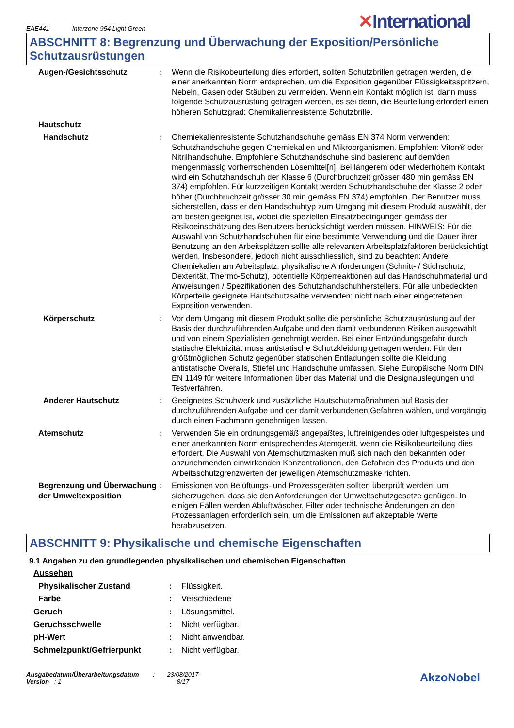EAE441 Interzone 954 Light Green
✕International
ABSCHNITT 8: Begrenzung und Überwachung der Exposition/Persönliche Schutzausrüstungen
| Augen-/Gesichtsschutz | : | Wenn die Risikobeurteilung dies erfordert, sollten Schutzbrillen getragen werden, die einer anerkannten Norm entsprechen, um die Exposition gegenüber Flüssigkeitsspritzern, Nebeln, Gasen oder Stäuben zu vermeiden. Wenn ein Kontakt möglich ist, dann muss folgende Schutzausrüstung getragen werden, es sei denn, die Beurteilung erfordert einen höheren Schutzgrad: Chemikalienresistente Schutzbrille. |
| Hautschutz | | |
| Handschutz | : | Chemiekalienresistente Schutzhandschuhe gemäss EN 374 Norm verwenden: Schutzhandschuhe gegen Chemiekalien und Mikroorganismen. Empfohlen: Viton® oder Nitrilhandschuhe. Empfohlene Schutzhandschuhe sind basierend auf dem/den mengenmässig vorherrschenden Lösemittel[n]. Bei längerem oder wiederholtem Kontakt wird ein Schutzhandschuh der Klasse 6 (Durchbruchzeit grösser 480 min gemäss EN 374) empfohlen. Für kurzzeitigen Kontakt werden Schutzhandschuhe der Klasse 2 oder höher (Durchbruchzeit grösser 30 min gemäss EN 374) empfohlen. Der Benutzer muss sicherstellen, dass er den Handschuhtyp zum Umgang mit diesem Produkt auswählt, der am besten geeignet ist, wobei die speziellen Einsatzbedingungen gemäss der Risikoeinschätzung des Benutzers berücksichtigt werden müssen. HINWEIS: Für die Auswahl von Schutzhandschuhen für eine bestimmte Verwendung und die Dauer ihrer Benutzung an den Arbeitsplätzen sollte alle relevanten Arbeitsplatzfaktoren berücksichtigt werden. Insbesondere, jedoch nicht ausschliesslich, sind zu beachten: Andere Chemiekalien am Arbeitsplatz, physikalische Anforderungen (Schnitt- / Stichschutz, Dexterität, Thermo-Schutz), potentielle Körperreaktionen auf das Handschuhmaterial und Anweisungen / Spezifikationen des Schutzhandschuhherstellers. Für alle unbedeckten Körperteile geeignete Hautschutzsalbe verwenden; nicht nach einer eingetretenen Exposition verwenden. |
| Körperschutz | : | Vor dem Umgang mit diesem Produkt sollte die persönliche Schutzausrüstung auf der Basis der durchzuführenden Aufgabe und den damit verbundenen Risiken ausgewählt und von einem Spezialisten genehmigt werden. Bei einer Entzündungsgefahr durch statische Elektrizität muss antistatische Schutzkleidung getragen werden. Für den größtmöglichen Schutz gegenüber statischen Entladungen sollte die Kleidung antistatische Overalls, Stiefel und Handschuhe umfassen. Siehe Europäische Norm DIN EN 1149 für weitere Informationen über das Material und die Designauslegungen und Testverfahren. |
| Anderer Hautschutz | : | Geeignetes Schuhwerk und zusätzliche Hautschutzmaßnahmen auf Basis der durchzuführenden Aufgabe und der damit verbundenen Gefahren wählen, und vorgängig durch einen Fachmann genehmigen lassen. |
| Atemschutz | : | Verwenden Sie ein ordnungsgemäß angepaßtes, luftreinigendes oder luftgespeistes und einer anerkannten Norm entsprechendes Atemgerät, wenn die Risikobeurteilung dies erfordert. Die Auswahl von Atemschutzmasken muß sich nach den bekannten oder anzunehmenden einwirkenden Konzentrationen, den Gefahren des Produkts und den Arbeitsschutzgrenzwerten der jeweiligen Atemschutzmaske richten. |
| Begrenzung und Überwachung der Umweltexposition | : | Emissionen von Belüftungs- und Prozessgeräten sollten überprüft werden, um sicherzugehen, dass sie den Anforderungen der Umweltschutzgesetze genügen. In einigen Fällen werden Abluftwäscher, Filter oder technische Änderungen an den Prozessanlagen erforderlich sein, um die Emissionen auf akzeptable Werte herabzusetzen. |
ABSCHNITT 9: Physikalische und chemische Eigenschaften
9.1 Angaben zu den grundlegenden physikalischen und chemischen Eigenschaften
| Aussehen | | |
| Physikalischer Zustand | : | Flüssigkeit. |
| Farbe | : | Verschiedene |
| Geruch | : | Lösungsmittel. |
| Geruchsschwelle | : | Nicht verfügbar. |
| pH-Wert | : | Nicht anwendbar. |
| Schmelzpunkt/Gefrierpunkt | : | Nicht verfügbar. |
Ausgabedatum/Überarbeitungsdatum : 23/08/2017
Version : 1 8/17
AkzoNobel